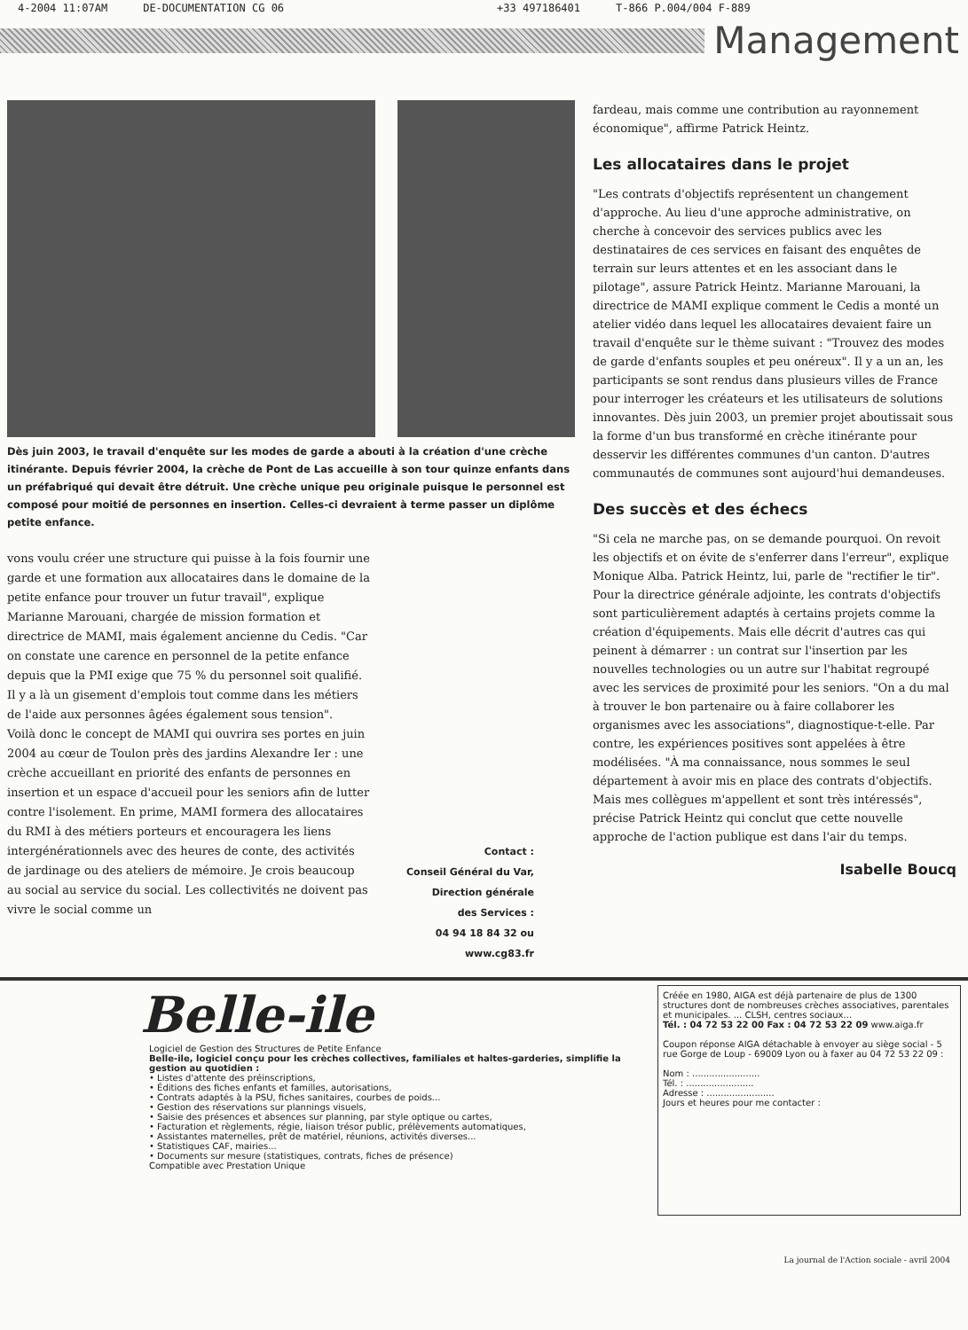4-2004 11:07AM DE-DOCUMENTATION CG 06 +33 497186401 T-866 P.004/004 F-889
Management
Dès juin 2003, le travail d'enquête sur les modes de garde a abouti à la création d'une crèche itinérante. Depuis février 2004, la crèche de Pont de Las accueille à son tour quinze enfants dans un préfabriqué qui devait être détruit. Une crèche unique peu originale puisque le personnel est composé pour moitié de personnes en insertion. Celles-ci devraient à terme passer un diplôme petite enfance.
vons voulu créer une structure qui puisse à la fois fournir une garde et une formation aux allocataires dans le domaine de la petite enfance pour trouver un futur travail", explique Marianne Marouani, chargée de mission formation et directrice de MAMI, mais également ancienne du Cedis. "Car on constate une carence en personnel de la petite enfance depuis que la PMI exige que 75 % du personnel soit qualifié. Il y a là un gisement d'emplois tout comme dans les métiers de l'aide aux personnes âgées également sous tension".
Voilà donc le concept de MAMI qui ouvrira ses portes en juin 2004 au cœur de Toulon près des jardins Alexandre Ier : une crèche accueillant en priorité des enfants de personnes en insertion et un espace d'accueil pour les seniors afin de lutter contre l'isolement. En prime, MAMI formera des allocataires du RMI à des métiers porteurs et encouragera les liens intergénérationnels avec des heures de conte, des activités de jardinage ou des ateliers de mémoire. Je crois beaucoup au social au service du social. Les collectivités ne doivent pas vivre le social comme un
Contact :
Conseil Général du Var,
Direction générale
des Services :
04 94 18 84 32 ou
www.cg83.fr
fardeau, mais comme une contribution au rayonnement économique", affirme Patrick Heintz.
Les allocataires dans le projet
"Les contrats d'objectifs représentent un changement d'approche. Au lieu d'une approche administrative, on cherche à concevoir des services publics avec les destinataires de ces services en faisant des enquêtes de terrain sur leurs attentes et en les associant dans le pilotage", assure Patrick Heintz. Marianne Marouani, la directrice de MAMI explique comment le Cedis a monté un atelier vidéo dans lequel les allocataires devaient faire un travail d'enquête sur le thème suivant : "Trouvez des modes de garde d'enfants souples et peu onéreux". Il y a un an, les participants se sont rendus dans plusieurs villes de France pour interroger les créateurs et les utilisateurs de solutions innovantes. Dès juin 2003, un premier projet aboutissait sous la forme d'un bus transformé en crèche itinérante pour desservir les différentes communes d'un canton. D'autres communautés de communes sont aujourd'hui demandeuses.
Des succès et des échecs
"Si cela ne marche pas, on se demande pourquoi. On revoit les objectifs et on évite de s'enferrer dans l'erreur", explique Monique Alba. Patrick Heintz, lui, parle de "rectifier le tir". Pour la directrice générale adjointe, les contrats d'objectifs sont particulièrement adaptés à certains projets comme la création d'équipements. Mais elle décrit d'autres cas qui peinent à démarrer : un contrat sur l'insertion par les nouvelles technologies ou un autre sur l'habitat regroupé avec les services de proximité pour les seniors. "On a du mal à trouver le bon partenaire ou à faire collaborer les organismes avec les associations", diagnostique-t-elle. Par contre, les expériences positives sont appelées à être modélisées. "À ma connaissance, nous sommes le seul département à avoir mis en place des contrats d'objectifs. Mais mes collègues m'appellent et sont très intéressés", précise Patrick Heintz qui conclut que cette nouvelle approche de l'action publique est dans l'air du temps.
Isabelle Boucq
Belle-ile
Logiciel de Gestion des Structures de Petite Enfance
Belle-ile, logiciel conçu pour les crèches collectives, familiales et haltes-garderies, simplifie la gestion au quotidien :
• Listes d'attente des préinscriptions,
• Éditions des fiches enfants et familles, autorisations,
• Contrats adaptés à la PSU, fiches sanitaires, courbes de poids...
• Gestion des réservations sur plannings visuels,
• Saisie des présences et absences sur planning, par style optique ou cartes,
• Facturation et règlements, régie, liaison trésor public, prélèvements automatiques,
• Assistantes maternelles, prêt de matériel, réunions, activités diverses...
• Statistiques CAF, mairies...
• Documents sur mesure (statistiques, contrats, fiches de présence)
Compatible avec Prestation Unique
Créée en 1980, AIGA est déjà partenaire de plus de 1300 structures dont de nombreuses crèches associatives, parentales et municipales. ... CLSH, centres sociaux...
Tél. : 04 72 53 22 00 Fax : 04 72 53 22 09 www.aiga.fr
Coupon réponse AIGA détachable à envoyer au siège social - 5 rue Gorge de Loup - 69009 Lyon ou à faxer au 04 72 53 22 09 :
Nom : ........................
Tél. : ........................
Adresse : ........................
Jours et heures pour me contacter :
La journal de l'Action sociale - avril 2004